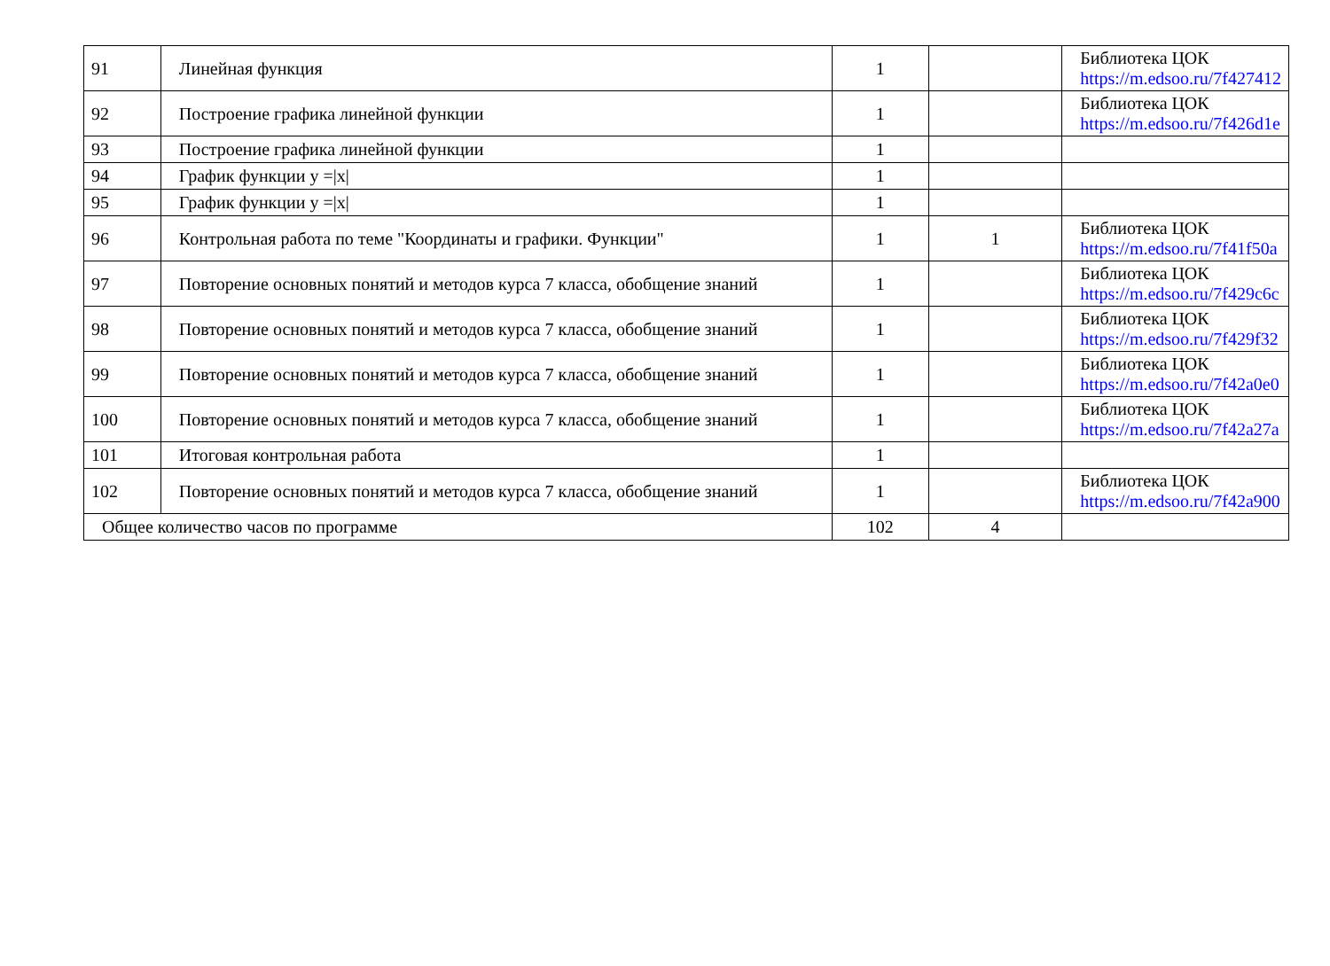| 91 | Линейная функция | 1 | | Библиотека ЦОК https://m.edsoo.ru/7f427412 |
| 92 | Построение графика линейной функции | 1 | | Библиотека ЦОК https://m.edsoo.ru/7f426d1e |
| 93 | Построение графика линейной функции | 1 | | |
| 94 | График функции y =/x/ | 1 | | |
| 95 | График функции y =/x/ | 1 | | |
| 96 | Контрольная работа по теме "Координаты и графики. Функции" | 1 | 1 | Библиотека ЦОК https://m.edsoo.ru/7f41f50a |
| 97 | Повторение основных понятий и методов курса 7 класса, обобщение знаний | 1 | | Библиотека ЦОК https://m.edsoo.ru/7f429c6c |
| 98 | Повторение основных понятий и методов курса 7 класса, обобщение знаний | 1 | | Библиотека ЦОК https://m.edsoo.ru/7f429f32 |
| 99 | Повторение основных понятий и методов курса 7 класса, обобщение знаний | 1 | | Библиотека ЦОК https://m.edsoo.ru/7f42a0e0 |
| 100 | Повторение основных понятий и методов курса 7 класса, обобщение знаний | 1 | | Библиотека ЦОК https://m.edsoo.ru/7f42a27a |
| 101 | Итоговая контрольная работа | 1 | | |
| 102 | Повторение основных понятий и методов курса 7 класса, обобщение знаний | 1 | | Библиотека ЦОК https://m.edsoo.ru/7f42a900 |
| Общее количество часов по программе | | 102 | 4 | |